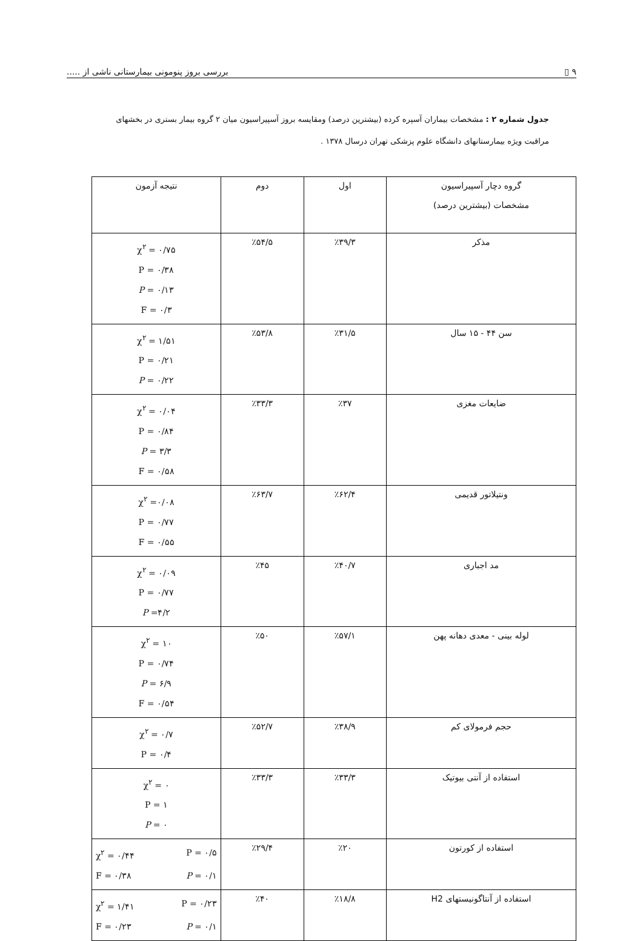۹ ▯ بررسی بروز پنومونی بیمارستانی ناشی از .....
جدول شماره ۲ : مشخصات بیماران آسپره کرده (بیشترین درصد) ومقایسه بروز آسپیراسیون میان ۲ گروه بیمار بستری در بخشهای مراقبت ویژه بیمارستانهای دانشگاه علوم پزشکی تهران درسال ۱۳۷۸ .
| گروه دچار آسپیراسیون مشخصات (بیشترین درصد) | اول | دوم | نتیجه آزمون |
| --- | --- | --- | --- |
| مذکر | ٪۳۹/۳ | ٪۵۴/۵ | χ<sup>۲</sup> = ۰/۷۵ P = ۰/۳۸ P = ۰/۱۳ F = ۰/۳ |
| سن ۴۴ - ۱۵ سال | ٪۳۱/۵ | ٪۵۳/۸ | χ<sup>۲</sup> = ۱/۵۱ P = ۰/۲۱ P = ۰/۲۲ |
| ضایعات مغزی | ٪۳۷ | ٪۳۳/۳ | χ<sup>۲</sup> = ۰/۰۴ P = ۰/۸۴ P = ۳/۳ F = ۰/۵۸ |
| ونتیلاتور قدیمی | ٪۶۲/۴ | ٪۶۳/۷ | χ<sup>۲</sup> =۰/۰۸ P = ۰/۷۷ F = ۰/۵۵ |
| مد اجباری | ٪۴۰/۷ | ٪۴۵ | χ<sup>۲</sup> = ۰/۰۹ P = ۰/۷۷ P =۴/۲ |
| لوله بینی - معدی دهانه پهن | ٪۵۷/۱ | ٪۵۰ | χ<sup>۲</sup> = ۱۰ P = ۰/۷۴ P = ۶/۹ F = ۰/۵۴ |
| حجم فرمولای کم | ٪۳۸/۹ | ٪۵۲/۷ | χ<sup>۲</sup> = ۰/۷ P = ۰/۴ |
| استفاده از آنتی بیوتیک | ٪۳۳/۳ | ٪۳۳/۳ | χ<sup>۲</sup> = ۰ P = ۱ P = ۰ |
| استفاده از کورتون | ٪۲۰ | ٪۲۹/۴ | χ<sup>۲</sup> = ۰/۴۴ P = ۰/۵ F = ۰/۳۸ P = ۰/۱ |
| استفاده از آنتاگونیستهای H2 | ٪۱۸/۸ | ٪۴۰ | χ<sup>۲</sup> = ۱/۴۱ P = ۰/۲۳ F = ۰/۲۳ P = ۰/۱ |